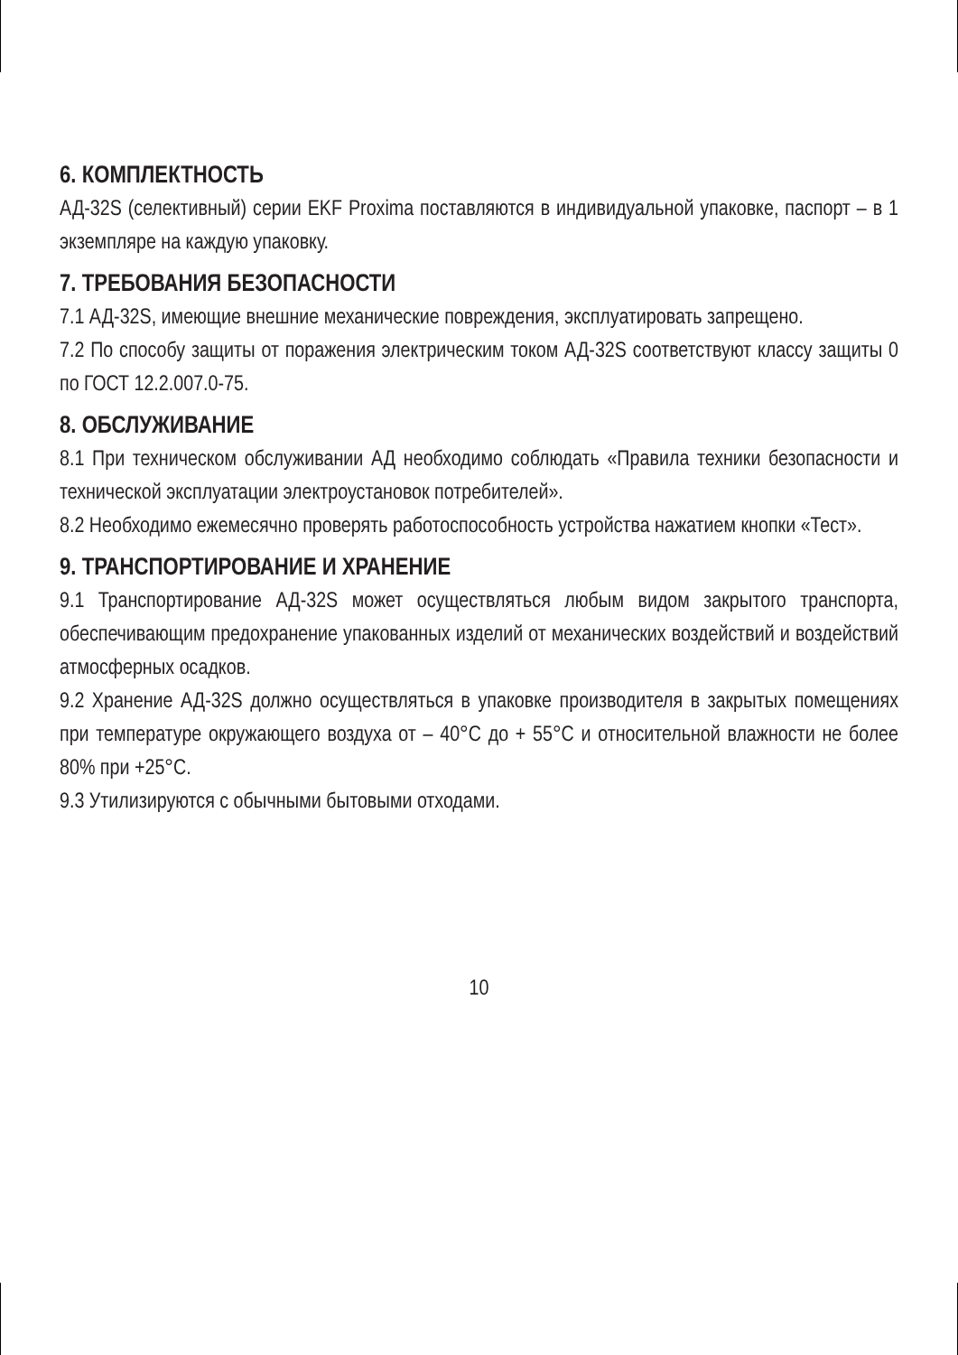6. КОМПЛЕКТНОСТЬ
АД-32S (селективный) серии EKF Proxima поставляются в индивиду­альной упаковке, паспорт – в 1 экземпляре на каждую упаковку.
7. ТРЕБОВАНИЯ БЕЗОПАСНОСТИ
7.1 АД-32S, имеющие внешние механические повреждения, эксплуа­тировать запрещено.
7.2 По способу защиты от поражения электрическим током АД-32S со­ответствуют классу защиты 0 по ГОСТ 12.2.007.0-75.
8. ОБСЛУЖИВАНИЕ
8.1 При техническом обслуживании АД необходимо соблюдать «Пра­вила техники безопасности и технической эксплуатации электроуста­новок потребителей».
8.2 Необходимо ежемесячно проверять работоспособность устрой­ства нажатием кнопки «Тест».
9. ТРАНСПОРТИРОВАНИЕ И ХРАНЕНИЕ
9.1 Транспортирование АД-32S может осуществляться любым видом закрытого транспорта, обеспечивающим предохранение упакован­ных изделий от механических воздействий и воздействий атмосфер­ных осадков.
9.2 Хранение АД-32S должно осуществляться в упаковке производи­теля в закрытых помещениях при температуре окружающего возду­ха от – 40°С до + 55°С и относительной влажности не более 80% при +25°С.
9.3 Утилизируются с обычными бытовыми отходами.
10